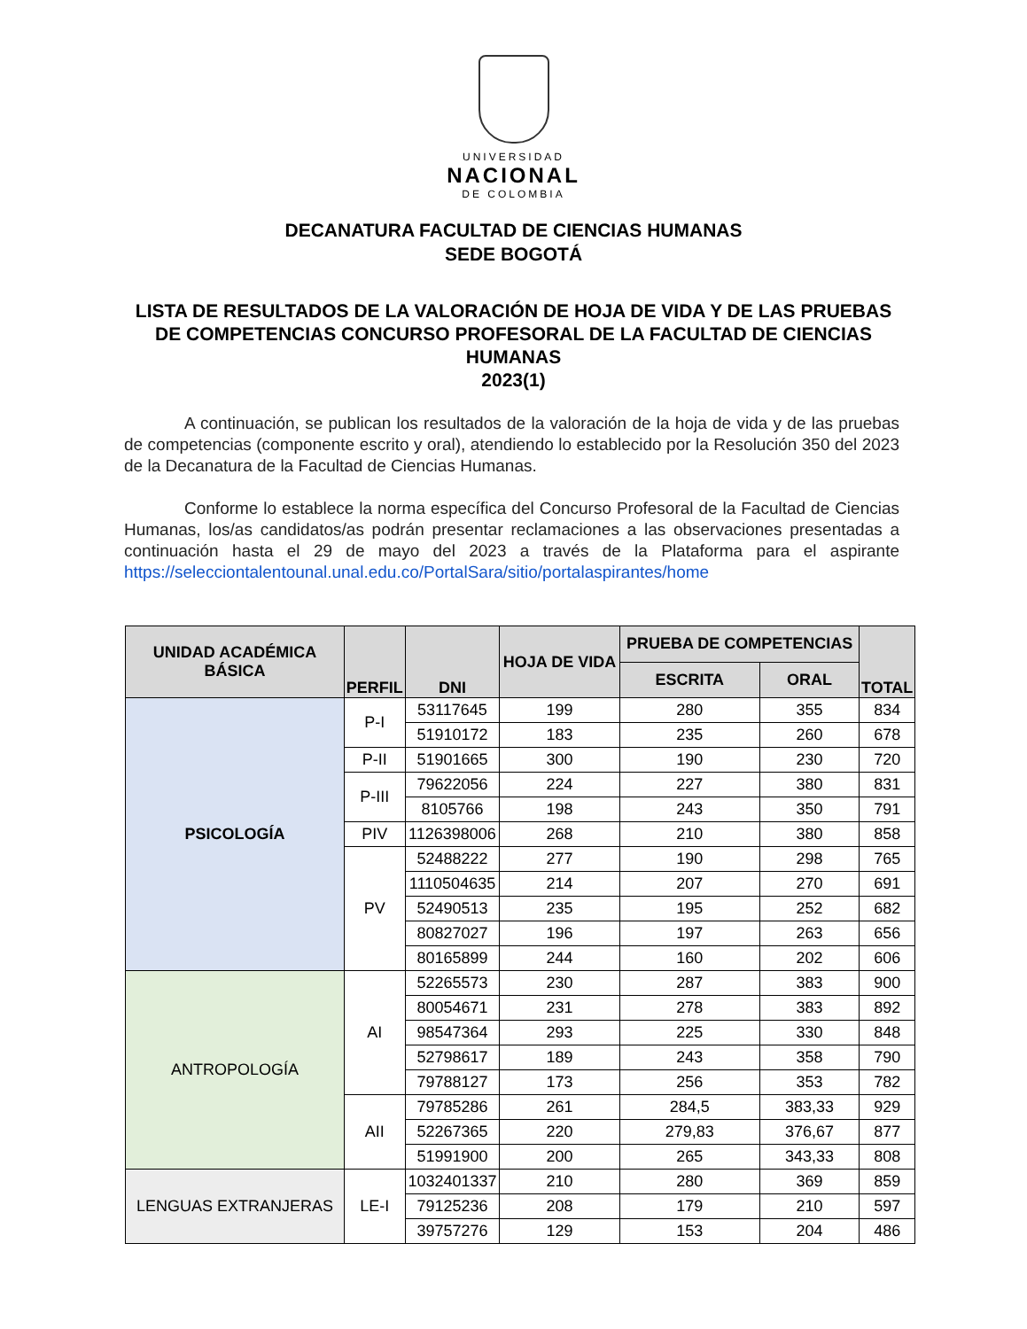UNIVERSIDAD
NACIONAL
DE COLOMBIA
DECANATURA FACULTAD DE CIENCIAS HUMANAS
SEDE BOGOTÁ
LISTA DE RESULTADOS DE LA VALORACIÓN DE HOJA DE VIDA Y DE LAS PRUEBAS DE COMPETENCIAS CONCURSO PROFESORAL DE LA FACULTAD DE CIENCIAS HUMANAS
2023(1)
A continuación, se publican los resultados de la valoración de la hoja de vida y de las pruebas de competencias (componente escrito y oral), atendiendo lo establecido por la Resolución 350 del 2023 de la Decanatura de la Facultad de Ciencias Humanas.
Conforme lo establece la norma específica del Concurso Profesoral de la Facultad de Ciencias Humanas, los/as candidatos/as podrán presentar reclamaciones a las observaciones presentadas a continuación hasta el 29 de mayo del 2023 a través de la Plataforma para el aspirante https://selecciontalentounal.unal.edu.co/PortalSara/sitio/portalaspirantes/home
| UNIDAD ACADÉMICA BÁSICA | PERFIL | DNI | HOJA DE VIDA | PRUEBA DE COMPETENCIAS | | TOTAL |
| --- | --- | --- | --- | --- | --- | --- |
| | | | | ESCRITA | ORAL | |
| PSICOLOGÍA | P-I | 53117645 | 199 | 280 | 355 | 834 |
| | | 51910172 | 183 | 235 | 260 | 678 |
| | P-II | 51901665 | 300 | 190 | 230 | 720 |
| | P-III | 79622056 | 224 | 227 | 380 | 831 |
| | | 8105766 | 198 | 243 | 350 | 791 |
| | PIV | 1126398006 | 268 | 210 | 380 | 858 |
| | PV | 52488222 | 277 | 190 | 298 | 765 |
| | | 1110504635 | 214 | 207 | 270 | 691 |
| | | 52490513 | 235 | 195 | 252 | 682 |
| | | 80827027 | 196 | 197 | 263 | 656 |
| | | 80165899 | 244 | 160 | 202 | 606 |
| ANTROPOLOGÍA | AI | 52265573 | 230 | 287 | 383 | 900 |
| | | 80054671 | 231 | 278 | 383 | 892 |
| | | 98547364 | 293 | 225 | 330 | 848 |
| | | 52798617 | 189 | 243 | 358 | 790 |
| | | 79788127 | 173 | 256 | 353 | 782 |
| | AII | 79785286 | 261 | 284,5 | 383,33 | 929 |
| | | 52267365 | 220 | 279,83 | 376,67 | 877 |
| | | 51991900 | 200 | 265 | 343,33 | 808 |
| LENGUAS EXTRANJERAS | LE-I | 1032401337 | 210 | 280 | 369 | 859 |
| | | 79125236 | 208 | 179 | 210 | 597 |
| | | 39757276 | 129 | 153 | 204 | 486 |